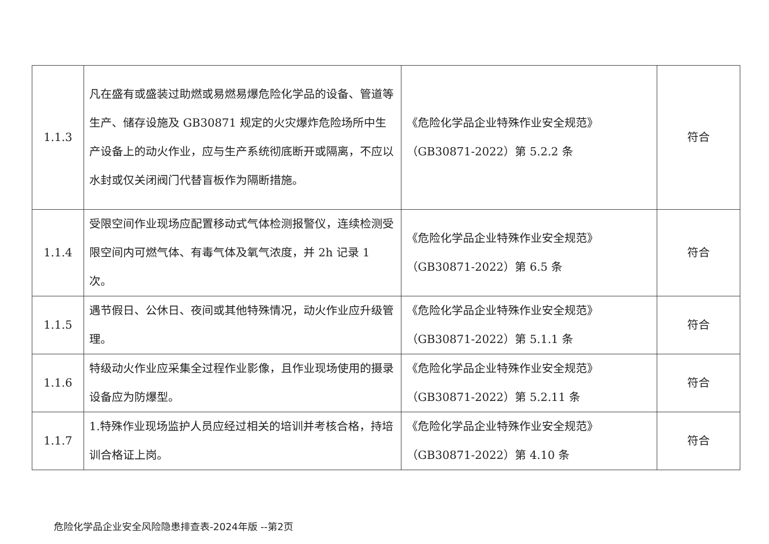| 1.1.3 | 凡在盛有或盛装过助燃或易燃易爆危险化学品的设备、管道等生产、储存设施及 GB30871 规定的火灾爆炸危险场所中生产设备上的动火作业，应与生产系统彻底断开或隔离，不应以水封或仅关闭阀门代替盲板作为隔断措施。 | 《危险化学品企业特殊作业安全规范》（GB30871-2022）第 5.2.2 条 | 符合 |
| 1.1.4 | 受限空间作业现场应配置移动式气体检测报警仪，连续检测受限空间内可燃气体、有毒气体及氧气浓度，并 2h 记录 1 次。 | 《危险化学品企业特殊作业安全规范》（GB30871-2022）第 6.5 条 | 符合 |
| 1.1.5 | 遇节假日、公休日、夜间或其他特殊情况，动火作业应升级管理。 | 《危险化学品企业特殊作业安全规范》（GB30871-2022）第 5.1.1 条 | 符合 |
| 1.1.6 | 特级动火作业应采集全过程作业影像，且作业现场使用的摄录设备应为防爆型。 | 《危险化学品企业特殊作业安全规范》（GB30871-2022）第 5.2.11 条 | 符合 |
| 1.1.7 | 1.特殊作业现场监护人员应经过相关的培训并考核合格，持培训合格证上岗。 | 《危险化学品企业特殊作业安全规范》（GB30871-2022）第 4.10 条 | 符合 |
危险化学品企业安全风险隐患排查表-2024年版 --第2页